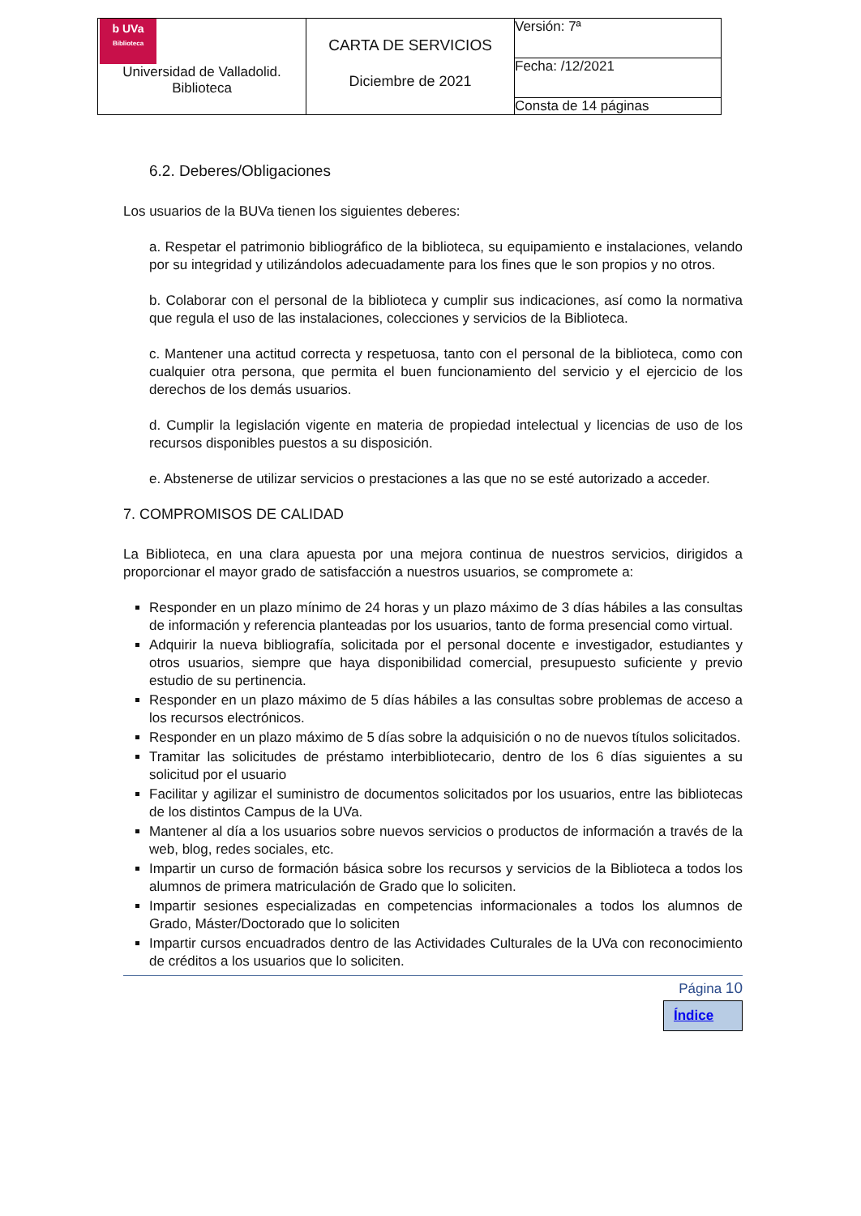| b UVa Biblioteca Universidad de Valladolid. Biblioteca | CARTA DE SERVICIOS Diciembre de 2021 | Versión: 7ª |
| | | Fecha: /12/2021 |
| | | Consta de 14 páginas |
6.2. Deberes/Obligaciones
Los usuarios de la BUVa tienen los siguientes deberes:
a. Respetar el patrimonio bibliográfico de la biblioteca, su equipamiento e instalaciones, velando por su integridad y utilizándolos adecuadamente para los fines que le son propios y no otros.
b. Colaborar con el personal de la biblioteca y cumplir sus indicaciones, así como la normativa que regula el uso de las instalaciones, colecciones y servicios de la Biblioteca.
c. Mantener una actitud correcta y respetuosa, tanto con el personal de la biblioteca, como con cualquier otra persona, que permita el buen funcionamiento del servicio y el ejercicio de los derechos de los demás usuarios.
d. Cumplir la legislación vigente en materia de propiedad intelectual y licencias de uso de los recursos disponibles puestos a su disposición.
e. Abstenerse de utilizar servicios o prestaciones a las que no se esté autorizado a acceder.
7. COMPROMISOS DE CALIDAD
La Biblioteca, en una clara apuesta por una mejora continua de nuestros servicios, dirigidos a proporcionar el mayor grado de satisfacción a nuestros usuarios, se compromete a:
Responder en un plazo mínimo de 24 horas y un plazo máximo de 3 días hábiles a las consultas de información y referencia planteadas por los usuarios, tanto de forma presencial como virtual.
Adquirir la nueva bibliografía, solicitada por el personal docente e investigador, estudiantes y otros usuarios, siempre que haya disponibilidad comercial, presupuesto suficiente y previo estudio de su pertinencia.
Responder en un plazo máximo de 5 días hábiles a las consultas sobre problemas de acceso a los recursos electrónicos.
Responder en un plazo máximo de 5 días sobre la adquisición o no de nuevos títulos solicitados.
Tramitar las solicitudes de préstamo interbibliotecario, dentro de los 6 días siguientes a su solicitud por el usuario
Facilitar y agilizar el suministro de documentos solicitados por los usuarios, entre las bibliotecas de los distintos Campus de la UVa.
Mantener al día a los usuarios sobre nuevos servicios o productos de información a través de la web, blog, redes sociales, etc.
Impartir un curso de formación básica sobre los recursos y servicios de la Biblioteca a todos los alumnos de primera matriculación de Grado que lo soliciten.
Impartir sesiones especializadas en competencias informacionales a todos los alumnos de Grado, Máster/Doctorado que lo soliciten
Impartir cursos encuadrados dentro de las Actividades Culturales de la UVa con reconocimiento de créditos a los usuarios que lo soliciten.
Página 10
Índice